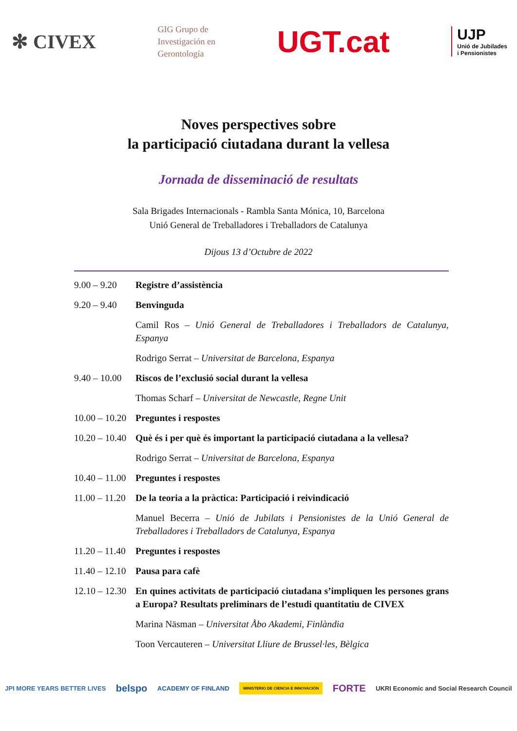✻ CIVEX GIG Grupo de
Investigación en
Gerontología UGT.cat UJP
Unió de Jubilades
i Pensionistes
Noves perspectives sobre
la participació ciutadana durant la vellesa
Jornada de disseminació de resultats
Sala Brigades Internacionals - Rambla Santa Mónica, 10, Barcelona
Unió General de Treballadores i Treballadors de Catalunya
Dijous 13 d’Octubre de 2022
9.00 – 9.20
Registre d’assistència
9.20 – 9.40
Benvinguda
Camil Ros – Unió General de Treballadores i Treballadors de Catalunya, Espanya
Rodrigo Serrat – Universitat de Barcelona, Espanya
9.40 – 10.00
Riscos de l’exclusió social durant la vellesa
Thomas Scharf – Universitat de Newcastle, Regne Unit
10.00 – 10.20
Preguntes i respostes
10.20 – 10.40
Què és i per què és important la participació ciutadana a la vellesa?
Rodrigo Serrat – Universitat de Barcelona, Espanya
10.40 – 11.00
Preguntes i respostes
11.00 – 11.20
De la teoria a la pràctica: Participació i reivindicació
Manuel Becerra – Unió de Jubilats i Pensionistes de la Unió General de Treballadores i Treballadors de Catalunya, Espanya
11.20 – 11.40
Preguntes i respostes
11.40 – 12.10
Pausa para cafè
12.10 – 12.30
En quines activitats de participació ciutadana s’impliquen les persones grans a Europa? Resultats preliminars de l’estudi quantitatiu de CIVEX
Marina Näsman – Universitat Åbo Akademi, Finlàndia
Toon Vercauteren – Universitat Lliure de Brussel·les, Bèlgica
JPI MORE YEARS BETTER LIVES belspo ACADEMY OF FINLAND MINISTERIO DE CIENCIA E INNOVACIÓN FORTE UKRI Economic and Social Research Council